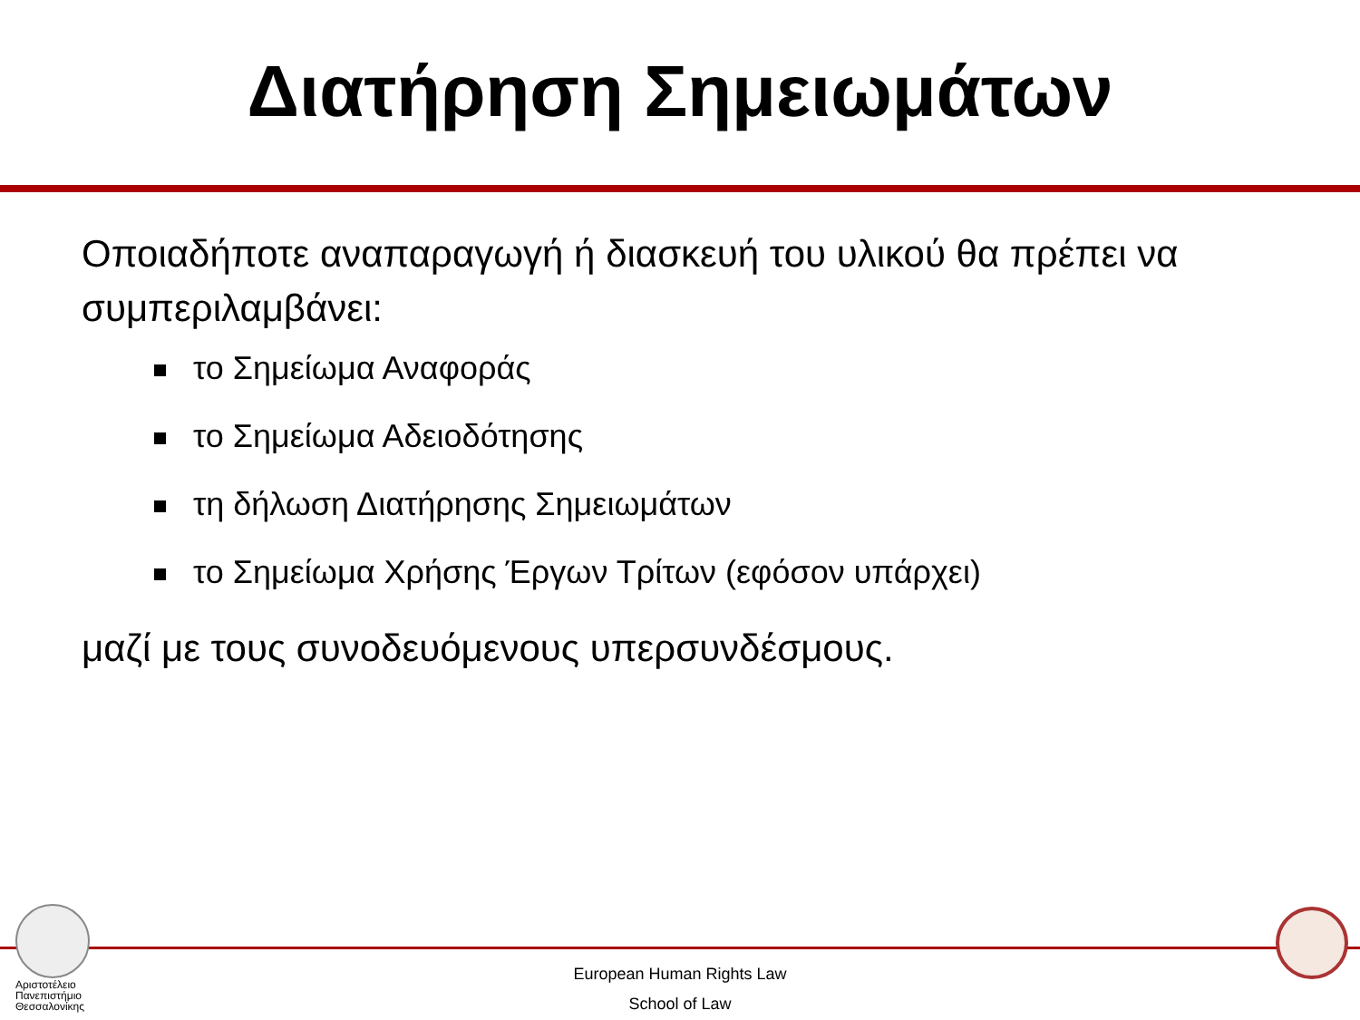Διατήρηση Σημειωμάτων
Οποιαδήποτε αναπαραγωγή ή διασκευή του υλικού θα πρέπει να συμπεριλαμβάνει:
το Σημείωμα Αναφοράς
το Σημείωμα Αδειοδότησης
τη δήλωση Διατήρησης Σημειωμάτων
το Σημείωμα Χρήσης Έργων Τρίτων (εφόσον υπάρχει)
μαζί με τους συνοδευόμενους υπερσυνδέσμους.
Αριστοτέλειο
Πανεπιστήμιο
Θεσσαλονίκης
European Human Rights Law
School of Law